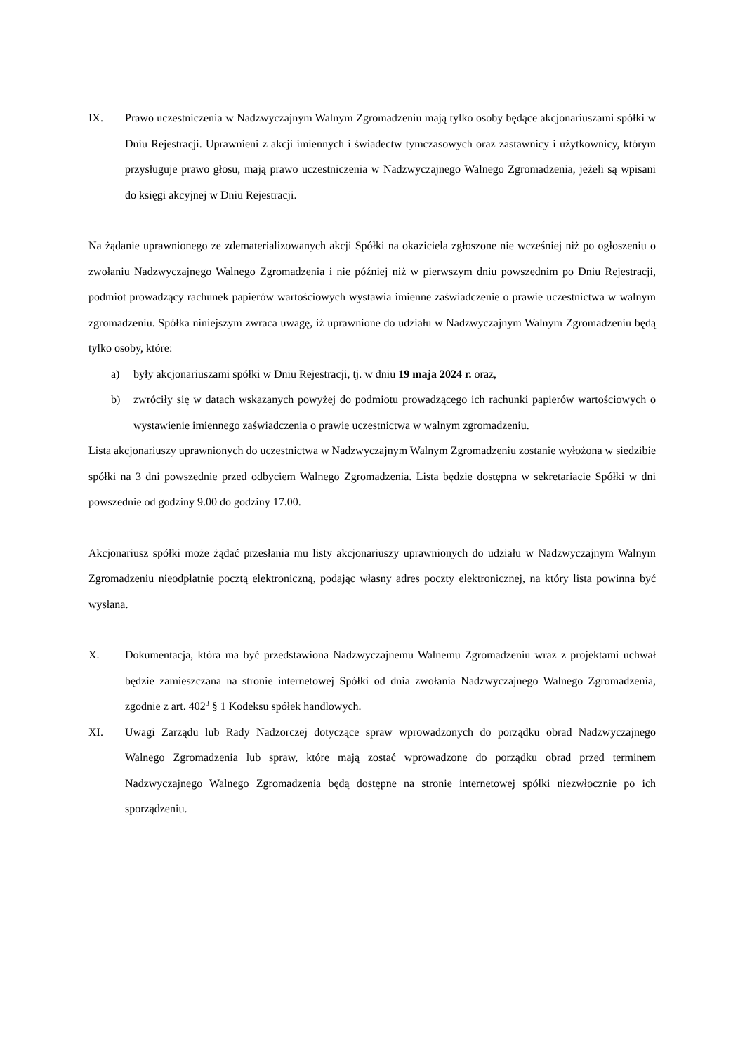IX. Prawo uczestniczenia w Nadzwyczajnym Walnym Zgromadzeniu mają tylko osoby będące akcjonariuszami spółki w Dniu Rejestracji. Uprawnieni z akcji imiennych i świadectw tymczasowych oraz zastawnicy i użytkownicy, którym przysługuje prawo głosu, mają prawo uczestniczenia w Nadzwyczajnego Walnego Zgromadzenia, jeżeli są wpisani do księgi akcyjnej w Dniu Rejestracji.
Na żądanie uprawnionego ze zdematerializowanych akcji Spółki na okaziciela zgłoszone nie wcześniej niż po ogłoszeniu o zwołaniu Nadzwyczajnego Walnego Zgromadzenia i nie później niż w pierwszym dniu powszednim po Dniu Rejestracji, podmiot prowadzący rachunek papierów wartościowych wystawia imienne zaświadczenie o prawie uczestnictwa w walnym zgromadzeniu. Spółka niniejszym zwraca uwagę, iż uprawnione do udziału w Nadzwyczajnym Walnym Zgromadzeniu będą tylko osoby, które:
a) były akcjonariuszami spółki w Dniu Rejestracji, tj. w dniu 19 maja 2024 r. oraz,
b) zwróciły się w datach wskazanych powyżej do podmiotu prowadzącego ich rachunki papierów wartościowych o wystawienie imiennego zaświadczenia o prawie uczestnictwa w walnym zgromadzeniu.
Lista akcjonariuszy uprawnionych do uczestnictwa w Nadzwyczajnym Walnym Zgromadzeniu zostanie wyłożona w siedzibie spółki na 3 dni powszednie przed odbyciem Walnego Zgromadzenia. Lista będzie dostępna w sekretariacie Spółki w dni powszednie od godziny 9.00 do godziny 17.00.
Akcjonariusz spółki może żądać przesłania mu listy akcjonariuszy uprawnionych do udziału w Nadzwyczajnym Walnym Zgromadzeniu nieodpłatnie pocztą elektroniczną, podając własny adres poczty elektronicznej, na który lista powinna być wysłana.
X. Dokumentacja, która ma być przedstawiona Nadzwyczajnemu Walnemu Zgromadzeniu wraz z projektami uchwał będzie zamieszczana na stronie internetowej Spółki od dnia zwołania Nadzwyczajnego Walnego Zgromadzenia, zgodnie z art. 402<sup>3</sup> § 1 Kodeksu spółek handlowych.
XI. Uwagi Zarządu lub Rady Nadzorczej dotyczące spraw wprowadzonych do porządku obrad Nadzwyczajnego Walnego Zgromadzenia lub spraw, które mają zostać wprowadzone do porządku obrad przed terminem Nadzwyczajnego Walnego Zgromadzenia będą dostępne na stronie internetowej spółki niezwłocznie po ich sporządzeniu.